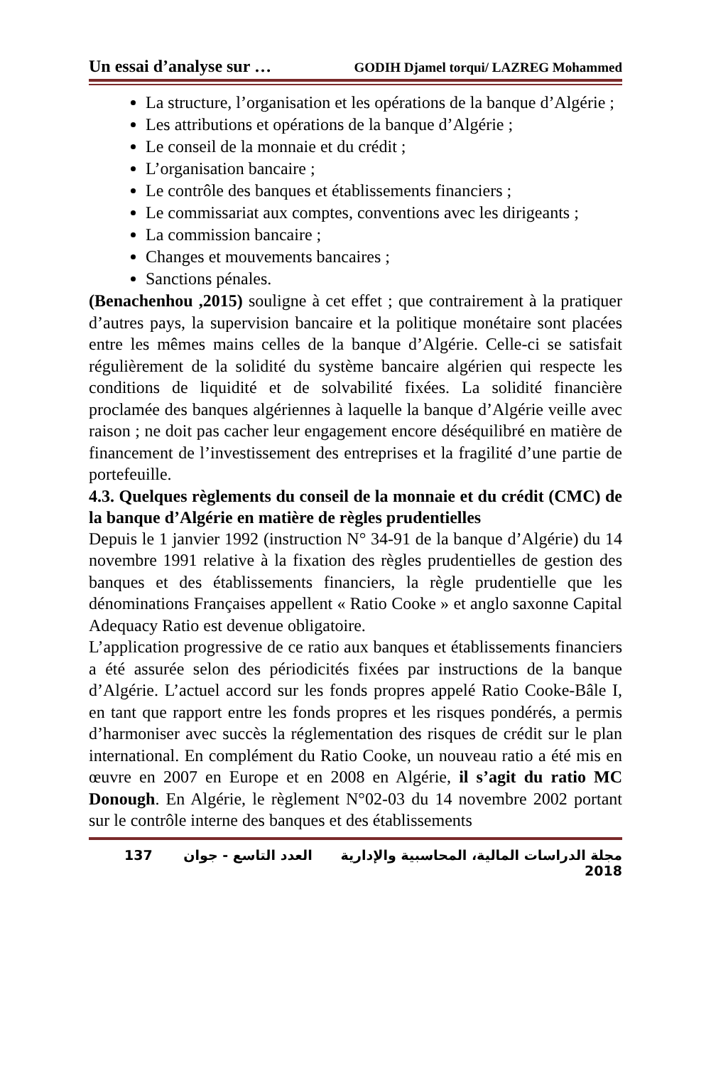Un essai d’analyse sur … GODIH Djamel torqui/ LAZREG Mohammed
La structure, l’organisation et les opérations de la banque d’Algérie ;
Les attributions et opérations de la banque d’Algérie ;
Le conseil de la monnaie et du crédit ;
L’organisation bancaire ;
Le contrôle des banques et établissements financiers ;
Le commissariat aux comptes, conventions avec les dirigeants ;
La commission bancaire ;
Changes et mouvements bancaires ;
Sanctions pénales.
(Benachenhou ,2015) souligne à cet effet ; que contrairement à la pratiquer d’autres pays, la supervision bancaire et la politique monétaire sont placées entre les mêmes mains celles de la banque d’Algérie. Celle-ci se satisfait régulièrement de la solidité du système bancaire algérien qui respecte les conditions de liquidité et de solvabilité fixées. La solidité financière proclamée des banques algériennes à laquelle la banque d’Algérie veille avec raison ; ne doit pas cacher leur engagement encore déséquilibré en matière de financement de l’investissement des entreprises et la fragilité d’une partie de portefeuille.
4.3. Quelques règlements du conseil de la monnaie et du crédit (CMC) de la banque d’Algérie en matière de règles prudentielles
Depuis le 1 janvier 1992 (instruction N° 34-91 de la banque d’Algérie) du 14 novembre 1991 relative à la fixation des règles prudentielles de gestion des banques et des établissements financiers, la règle prudentielle que les dénominations Françaises appellent « Ratio Cooke » et anglo saxonne Capital Adequacy Ratio est devenue obligatoire.
L’application progressive de ce ratio aux banques et établissements financiers a été assurée selon des périodicités fixées par instructions de la banque d’Algérie. L’actuel accord sur les fonds propres appelé Ratio Cooke-Bâle I, en tant que rapport entre les fonds propres et les risques pondérés, a permis d’harmoniser avec succès la réglementation des risques de crédit sur le plan international. En complément du Ratio Cooke, un nouveau ratio a été mis en œuvre en 2007 en Europe et en 2008 en Algérie, il s’agit du ratio MC Donough. En Algérie, le règlement N°02-03 du 14 novembre 2002 portant sur le contrôle interne des banques et des établissements
137 مجلة الدراسات المالية، المحاسبية والإدارية العدد التاسع - جوان 2018